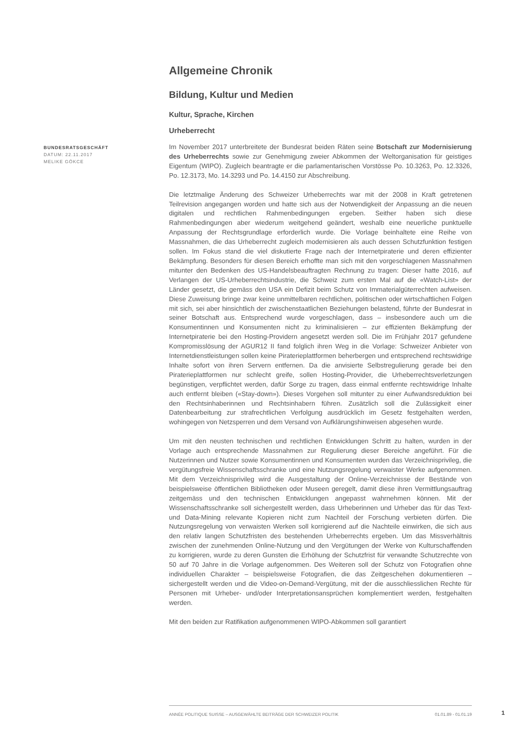BUNDESRATSGESCHÄFT
DATUM: 22.11.2017
MELIKE GÖKCE
Allgemeine Chronik
Bildung, Kultur und Medien
Kultur, Sprache, Kirchen
Urheberrecht
Im November 2017 unterbreitete der Bundesrat beiden Räten seine Botschaft zur Modernisierung des Urheberrechts sowie zur Genehmigung zweier Abkommen der Weltorganisation für geistiges Eigentum (WIPO). Zugleich beantragte er die parlamentarischen Vorstösse Po. 10.3263, Po. 12.3326, Po. 12.3173, Mo. 14.3293 und Po. 14.4150 zur Abschreibung.
Die letztmalige Änderung des Schweizer Urheberrechts war mit der 2008 in Kraft getretenen Teilrevision angegangen worden und hatte sich aus der Notwendigkeit der Anpassung an die neuen digitalen und rechtlichen Rahmenbedingungen ergeben. Seither haben sich diese Rahmenbedingungen aber wiederum weitgehend geändert, weshalb eine neuerliche punktuelle Anpassung der Rechtsgrundlage erforderlich wurde. Die Vorlage beinhaltete eine Reihe von Massnahmen, die das Urheberrecht zugleich modernisieren als auch dessen Schutzfunktion festigen sollen. Im Fokus stand die viel diskutierte Frage nach der Internetpiraterie und deren effizienter Bekämpfung. Besonders für diesen Bereich erhoffte man sich mit den vorgeschlagenen Massnahmen mitunter den Bedenken des US-Handelsbeauftragten Rechnung zu tragen: Dieser hatte 2016, auf Verlangen der US-Urheberrechtsindustrie, die Schweiz zum ersten Mal auf die «Watch-List» der Länder gesetzt, die gemäss den USA ein Defizit beim Schutz von Immaterialgüterrechten aufweisen. Diese Zuweisung bringe zwar keine unmittelbaren rechtlichen, politischen oder wirtschaftlichen Folgen mit sich, sei aber hinsichtlich der zwischenstaatlichen Beziehungen belastend, führte der Bundesrat in seiner Botschaft aus. Entsprechend wurde vorgeschlagen, dass – insbesondere auch um die Konsumentinnen und Konsumenten nicht zu kriminalisieren – zur effizienten Bekämpfung der Internetpiraterie bei den Hosting-Providern angesetzt werden soll. Die im Frühjahr 2017 gefundene Kompromisslösung der AGUR12 II fand folglich ihren Weg in die Vorlage: Schweizer Anbieter von Internetdienstleistungen sollen keine Piraterieplattformen beherbergen und entsprechend rechtswidrige Inhalte sofort von ihren Servern entfernen. Da die anvisierte Selbstregulierung gerade bei den Piraterieplattformen nur schlecht greife, sollen Hosting-Provider, die Urheberrechtsverletzungen begünstigen, verpflichtet werden, dafür Sorge zu tragen, dass einmal entfernte rechtswidrige Inhalte auch entfernt bleiben («Stay-down»). Dieses Vorgehen soll mitunter zu einer Aufwandsreduktion bei den Rechtsinhaberinnen und Rechtsinhabern führen. Zusätzlich soll die Zulässigkeit einer Datenbearbeitung zur strafrechtlichen Verfolgung ausdrücklich im Gesetz festgehalten werden, wohingegen von Netzsperren und dem Versand von Aufklärungshinweisen abgesehen wurde.
Um mit den neusten technischen und rechtlichen Entwicklungen Schritt zu halten, wurden in der Vorlage auch entsprechende Massnahmen zur Regulierung dieser Bereiche angeführt. Für die Nutzerinnen und Nutzer sowie Konsumentinnen und Konsumenten wurden das Verzeichnisprivileg, die vergütungsfreie Wissenschaftsschranke und eine Nutzungsregelung verwaister Werke aufgenommen. Mit dem Verzeichnisprivileg wird die Ausgestaltung der Online-Verzeichnisse der Bestände von beispielsweise öffentlichen Bibliotheken oder Museen geregelt, damit diese ihren Vermittlungsauftrag zeitgemäss und den technischen Entwicklungen angepasst wahrnehmen können. Mit der Wissenschaftsschranke soll sichergestellt werden, dass Urheberinnen und Urheber das für das Text- und Data-Mining relevante Kopieren nicht zum Nachteil der Forschung verbieten dürfen. Die Nutzungsregelung von verwaisten Werken soll korrigierend auf die Nachteile einwirken, die sich aus den relativ langen Schutzfristen des bestehenden Urheberrechts ergeben. Um das Missverhältnis zwischen der zunehmenden Online-Nutzung und den Vergütungen der Werke von Kulturschaffenden zu korrigieren, wurde zu deren Gunsten die Erhöhung der Schutzfrist für verwandte Schutzrechte von 50 auf 70 Jahre in die Vorlage aufgenommen. Des Weiteren soll der Schutz von Fotografien ohne individuellen Charakter – beispielsweise Fotografien, die das Zeitgeschehen dokumentieren – sichergestellt werden und die Video-on-Demand-Vergütung, mit der die ausschliesslichen Rechte für Personen mit Urheber- und/oder Interpretationsansprüchen komplementiert werden, festgehalten werden.
Mit den beiden zur Ratifikation aufgenommenen WIPO-Abkommen soll garantiert
ANNÉE POLITIQUE SUISSE – AUSGEWÄHLTE BEITRÄGE DER SCHWEIZER POLITIK 01.01.89 - 01.01.19
1